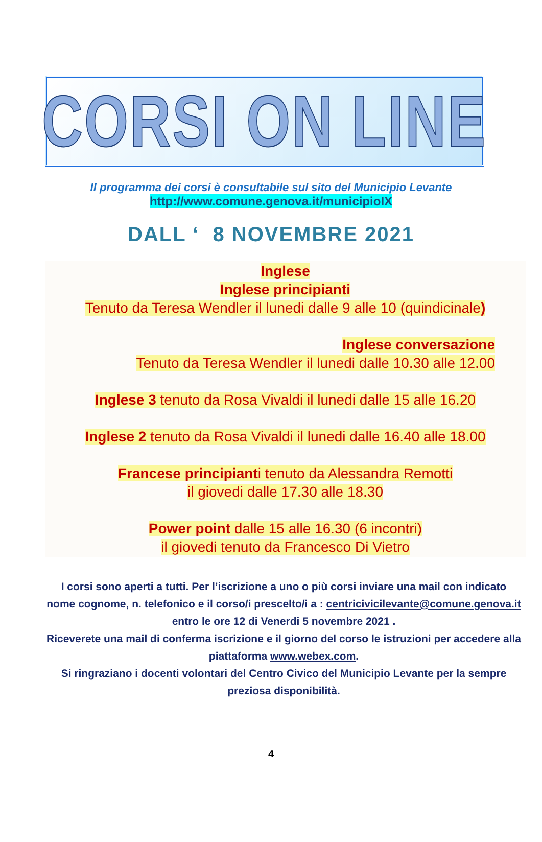CORSI ON LINE
Il programma dei corsi è consultabile sul sito del Municipio Levante
http://www.comune.genova.it/municipioIX
DALL ‘ 8 NOVEMBRE 2021
Inglese
Inglese principianti
Tenuto da Teresa Wendler il lunedi dalle 9 alle 10 (quindicinale)
Inglese conversazione
Tenuto da Teresa Wendler il lunedi dalle 10.30 alle 12.00
Inglese 3 tenuto da Rosa Vivaldi il lunedi dalle 15 alle 16.20
Inglese 2 tenuto da Rosa Vivaldi il lunedi dalle 16.40 alle 18.00
Francese principianti tenuto da Alessandra Remotti
il giovedi dalle 17.30 alle 18.30
Power point dalle 15 alle 16.30 (6 incontri)
il giovedi tenuto da Francesco Di Vietro
I corsi sono aperti a tutti. Per l’iscrizione a uno o più corsi inviare una mail con indicato nome cognome, n. telefonico e il corso/i prescelto/i a : centricivicilevante@comune.genova.it
entro le ore 12 di Venerdi 5 novembre 2021 .
Riceverete una mail di conferma iscrizione e il giorno del corso le istruzioni per accedere alla piattaforma www.webex.com.
Si ringraziano i docenti volontari del Centro Civico del Municipio Levante per la sempre preziosa disponibilità.
4